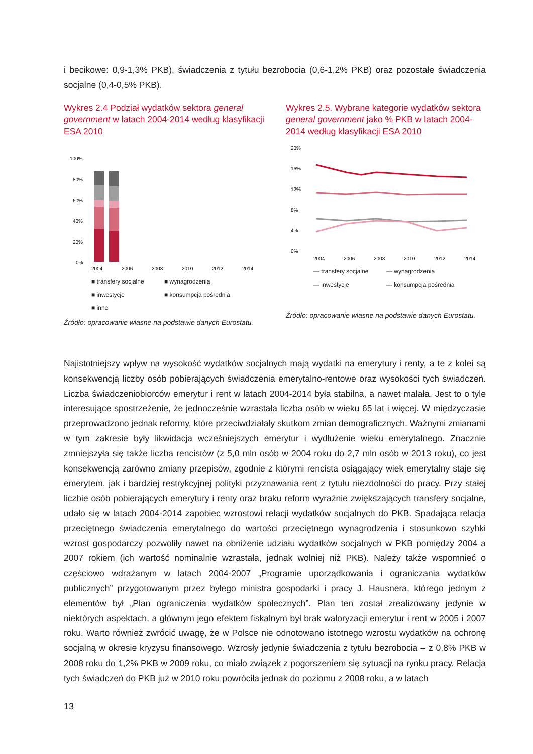i becikowe: 0,9-1,3% PKB), świadczenia z tytułu bezrobocia (0,6-1,2% PKB) oraz pozostałe świadczenia socjalne (0,4-0,5% PKB).
Wykres 2.4 Podział wydatków sektora general government w latach 2004-2014 według klasyfikacji ESA 2010
100%
80%
60%
40%
20%
0%
2004
2006
2008
2010
2012
2014
■ transfery socjalne ■ wynagrodzenia ■ inwestycje ■ konsumpcja pośrednia ■ inne
Źródło: opracowanie własne na podstawie danych Eurostatu.
Wykres 2.5. Wybrane kategorie wydatków sektora general government jako % PKB w latach 2004-2014 według klasyfikacji ESA 2010
20%
16%
12%
8%
4%
0%
2004
2006
2008
2010
2012
2014
— transfery socjalne — wynagrodzenia — inwestycje — konsumpcja pośrednia
Źródło: opracowanie własne na podstawie danych Eurostatu.
Najistotniejszy wpływ na wysokość wydatków socjalnych mają wydatki na emerytury i renty, a te z kolei są konsekwencją liczby osób pobierających świadczenia emerytalno-rentowe oraz wysokości tych świadczeń. Liczba świadczeniobiorców emerytur i rent w latach 2004-2014 była stabilna, a nawet malała. Jest to o tyle interesujące spostrzeżenie, że jednocześnie wzrastała liczba osób w wieku 65 lat i więcej. W międzyczasie przeprowadzono jednak reformy, które przeciwdziałały skutkom zmian demograficznych. Ważnymi zmianami w tym zakresie były likwidacja wcześniejszych emerytur i wydłużenie wieku emerytalnego. Znacznie zmniejszyła się także liczba rencistów (z 5,0 mln osób w 2004 roku do 2,7 mln osób w 2013 roku), co jest konsekwencją zarówno zmiany przepisów, zgodnie z którymi rencista osiągający wiek emerytalny staje się emerytem, jak i bardziej restrykcyjnej polityki przyznawania rent z tytułu niezdolności do pracy. Przy stałej liczbie osób pobierających emerytury i renty oraz braku reform wyraźnie zwiększających transfery socjalne, udało się w latach 2004-2014 zapobiec wzrostowi relacji wydatków socjalnych do PKB. Spadająca relacja przeciętnego świadczenia emerytalnego do wartości przeciętnego wynagrodzenia i stosunkowo szybki wzrost gospodarczy pozwoliły nawet na obniżenie udziału wydatków socjalnych w PKB pomiędzy 2004 a 2007 rokiem (ich wartość nominalnie wzrastała, jednak wolniej niż PKB). Należy także wspomnieć o częściowo wdrażanym w latach 2004-2007 „Programie uporządkowania i ograniczania wydatków publicznych” przygotowanym przez byłego ministra gospodarki i pracy J. Hausnera, którego jednym z elementów był „Plan ograniczenia wydatków społecznych”. Plan ten został zrealizowany jedynie w niektórych aspektach, a głównym jego efektem fiskalnym był brak waloryzacji emerytur i rent w 2005 i 2007 roku. Warto również zwrócić uwagę, że w Polsce nie odnotowano istotnego wzrostu wydatków na ochronę socjalną w okresie kryzysu finansowego. Wzrosły jedynie świadczenia z tytułu bezrobocia – z 0,8% PKB w 2008 roku do 1,2% PKB w 2009 roku, co miało związek z pogorszeniem się sytuacji na rynku pracy. Relacja tych świadczeń do PKB już w 2010 roku powróciła jednak do poziomu z 2008 roku, a w latach
13